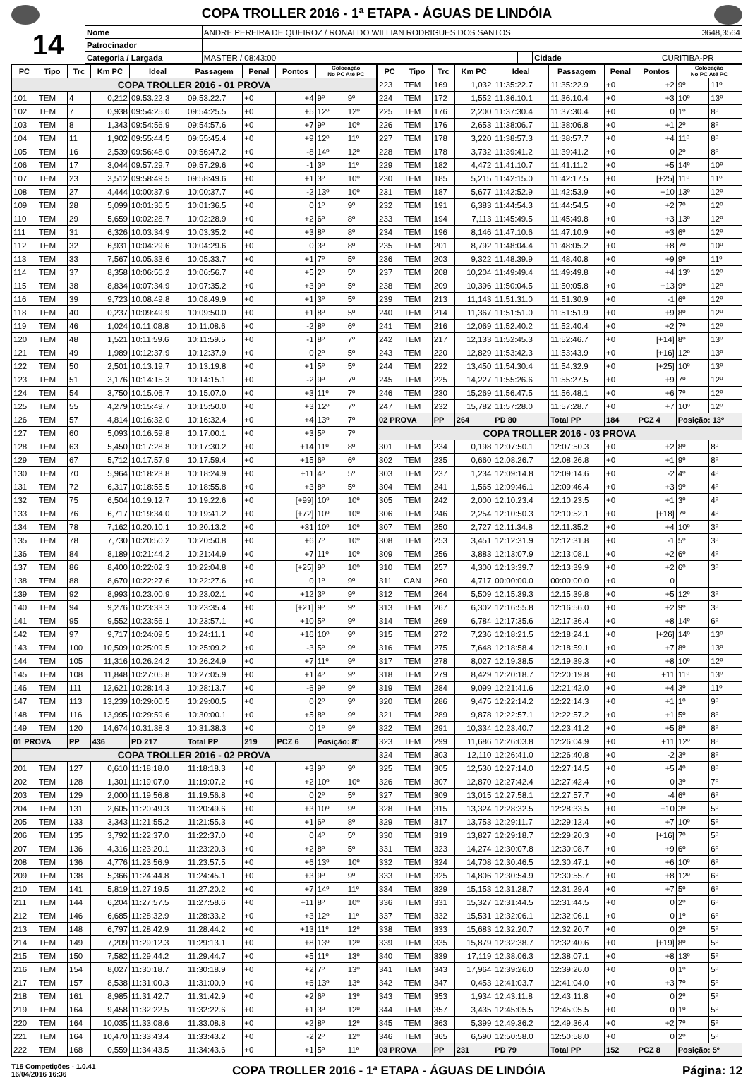COPA TROLLER 2016 - 1ª ETAPA - ÁGUAS DE LINDÓIA
| 14 | Nome | ANDRE PEREIRA DE QUEIROZ / RONALDO WILLIAN RODRIGUES DOS SANTOS | | | | 3648,3564 |
| | Patrocinador | | | | | |
| | Categoria / Largada | MASTER / 08:43:00 | | Cidade | CURITIBA-PR | |
| PC | Tipo | Trc | Km PC | Ideal | Passagem | Penal | Pontos | Colocação No PC Até PC | |
| --- | --- | --- | --- | --- | --- | --- | --- | --- | --- |
| COPA TROLLER 2016 - 01 PROVA | | | | | | | | | |
| 101 | TEM | 4 | 0,212 | 09:53:22.3 | 09:53:22.7 | +0 | +4 | 9º | 9º |
| 102 | TEM | 7 | 0,938 | 09:54:25.0 | 09:54:25.5 | +0 | +5 | 12º | 12º |
| 103 | TEM | 8 | 1,343 | 09:54:56.9 | 09:54:57.6 | +0 | +7 | 9º | 10º |
| 104 | TEM | 11 | 1,902 | 09:55:44.5 | 09:55:45.4 | +0 | +9 | 12º | 11º |
| 105 | TEM | 16 | 2,539 | 09:56:48.0 | 09:56:47.2 | +0 | -8 | 14º | 12º |
| 106 | TEM | 17 | 3,044 | 09:57:29.7 | 09:57:29.6 | +0 | -1 | 3º | 11º |
| 107 | TEM | 23 | 3,512 | 09:58:49.5 | 09:58:49.6 | +0 | +1 | 3º | 10º |
| 108 | TEM | 27 | 4,444 | 10:00:37.9 | 10:00:37.7 | +0 | -2 | 13º | 10º |
| 109 | TEM | 28 | 5,099 | 10:01:36.5 | 10:01:36.5 | +0 | 0 | 1º | 9º |
| 110 | TEM | 29 | 5,659 | 10:02:28.7 | 10:02:28.9 | +0 | +2 | 6º | 8º |
| 111 | TEM | 31 | 6,326 | 10:03:34.9 | 10:03:35.2 | +0 | +3 | 8º | 8º |
| 112 | TEM | 32 | 6,931 | 10:04:29.6 | 10:04:29.6 | +0 | 0 | 3º | 8º |
| 113 | TEM | 33 | 7,567 | 10:05:33.6 | 10:05:33.7 | +0 | +1 | 7º | 5º |
| 114 | TEM | 37 | 8,358 | 10:06:56.2 | 10:06:56.7 | +0 | +5 | 2º | 5º |
| 115 | TEM | 38 | 8,834 | 10:07:34.9 | 10:07:35.2 | +0 | +3 | 9º | 5º |
| 116 | TEM | 39 | 9,723 | 10:08:49.8 | 10:08:49.9 | +0 | +1 | 3º | 5º |
| 118 | TEM | 40 | 0,237 | 10:09:49.9 | 10:09:50.0 | +0 | +1 | 8º | 5º |
| 119 | TEM | 46 | 1,024 | 10:11:08.8 | 10:11:08.6 | +0 | -2 | 8º | 6º |
| 120 | TEM | 48 | 1,521 | 10:11:59.6 | 10:11:59.5 | +0 | -1 | 8º | 7º |
| 121 | TEM | 49 | 1,989 | 10:12:37.9 | 10:12:37.9 | +0 | 0 | 2º | 5º |
| 122 | TEM | 50 | 2,501 | 10:13:19.7 | 10:13:19.8 | +0 | +1 | 5º | 5º |
| 123 | TEM | 51 | 3,176 | 10:14:15.3 | 10:14:15.1 | +0 | -2 | 9º | 7º |
| 124 | TEM | 54 | 3,750 | 10:15:06.7 | 10:15:07.0 | +0 | +3 | 11º | 7º |
| 125 | TEM | 55 | 4,279 | 10:15:49.7 | 10:15:50.0 | +0 | +3 | 12º | 7º |
| 126 | TEM | 57 | 4,814 | 10:16:32.0 | 10:16:32.4 | +0 | +4 | 13º | 7º |
| 127 | TEM | 60 | 5,093 | 10:16:59.8 | 10:17:00.1 | +0 | +3 | 5º | 7º |
| 128 | TEM | 63 | 5,450 | 10:17:28.8 | 10:17:30.2 | +0 | +14 | 11º | 8º |
| 129 | TEM | 67 | 5,712 | 10:17:57.9 | 10:17:59.4 | +0 | +15 | 6º | 6º |
| 130 | TEM | 70 | 5,964 | 10:18:23.8 | 10:18:24.9 | +0 | +11 | 4º | 5º |
| 131 | TEM | 72 | 6,317 | 10:18:55.5 | 10:18:55.8 | +0 | +3 | 8º | 5º |
| 132 | TEM | 75 | 6,504 | 10:19:12.7 | 10:19:22.6 | +0 | [+99] | 10º | 10º |
| 133 | TEM | 76 | 6,717 | 10:19:34.0 | 10:19:41.2 | +0 | [+72] | 10º | 10º |
| 134 | TEM | 78 | 7,162 | 10:20:10.1 | 10:20:13.2 | +0 | +31 | 10º | 10º |
| 135 | TEM | 78 | 7,730 | 10:20:50.2 | 10:20:50.8 | +0 | +6 | 7º | 10º |
| 136 | TEM | 84 | 8,189 | 10:21:44.2 | 10:21:44.9 | +0 | +7 | 11º | 10º |
| 137 | TEM | 86 | 8,400 | 10:22:02.3 | 10:22:04.8 | +0 | [+25] | 9º | 10º |
| 138 | TEM | 88 | 8,670 | 10:22:27.6 | 10:22:27.6 | +0 | 0 | 1º | 9º |
| 139 | TEM | 92 | 8,993 | 10:23:00.9 | 10:23:02.1 | +0 | +12 | 3º | 9º |
| 140 | TEM | 94 | 9,276 | 10:23:33.3 | 10:23:35.4 | +0 | [+21] | 9º | 9º |
| 141 | TEM | 95 | 9,552 | 10:23:56.1 | 10:23:57.1 | +0 | +10 | 5º | 9º |
| 142 | TEM | 97 | 9,717 | 10:24:09.5 | 10:24:11.1 | +0 | +16 | 10º | 9º |
| 143 | TEM | 100 | 10,509 | 10:25:09.5 | 10:25:09.2 | +0 | -3 | 5º | 9º |
| 144 | TEM | 105 | 11,316 | 10:26:24.2 | 10:26:24.9 | +0 | +7 | 11º | 9º |
| 145 | TEM | 108 | 11,848 | 10:27:05.8 | 10:27:05.9 | +0 | +1 | 4º | 9º |
| 146 | TEM | 111 | 12,621 | 10:28:14.3 | 10:28:13.7 | +0 | -6 | 9º | 9º |
| 147 | TEM | 113 | 13,239 | 10:29:00.5 | 10:29:00.5 | +0 | 0 | 2º | 9º |
| 148 | TEM | 116 | 13,995 | 10:29:59.6 | 10:30:00.1 | +0 | +5 | 8º | 9º |
| 149 | TEM | 120 | 14,674 | 10:31:38.3 | 10:31:38.3 | +0 | 0 | 1º | 9º |
| 01 PROVA | | PP | 436 | PD 217 | Total PP | 219 | PCZ 6 | Posição: 8º | |
| COPA TROLLER 2016 - 02 PROVA | | | | | | | | | |
| 201 | TEM | 127 | 0,610 | 11:18:18.0 | 11:18:18.3 | +0 | +3 | 9º | 9º |
| 202 | TEM | 128 | 1,301 | 11:19:07.0 | 11:19:07.2 | +0 | +2 | 10º | 10º |
| 203 | TEM | 129 | 2,000 | 11:19:56.8 | 11:19:56.8 | +0 | 0 | 2º | 5º |
| 204 | TEM | 131 | 2,605 | 11:20:49.3 | 11:20:49.6 | +0 | +3 | 10º | 9º |
| 205 | TEM | 133 | 3,343 | 11:21:55.2 | 11:21:55.3 | +0 | +1 | 6º | 8º |
| 206 | TEM | 135 | 3,792 | 11:22:37.0 | 11:22:37.0 | +0 | 0 | 4º | 5º |
| 207 | TEM | 136 | 4,316 | 11:23:20.1 | 11:23:20.3 | +0 | +2 | 8º | 5º |
| 208 | TEM | 136 | 4,776 | 11:23:56.9 | 11:23:57.5 | +0 | +6 | 13º | 10º |
| 209 | TEM | 138 | 5,366 | 11:24:44.8 | 11:24:45.1 | +0 | +3 | 9º | 9º |
| 210 | TEM | 141 | 5,819 | 11:27:19.5 | 11:27:20.2 | +0 | +7 | 14º | 11º |
| 211 | TEM | 144 | 6,204 | 11:27:57.5 | 11:27:58.6 | +0 | +11 | 8º | 10º |
| 212 | TEM | 146 | 6,685 | 11:28:32.9 | 11:28:33.2 | +0 | +3 | 12º | 11º |
| 213 | TEM | 148 | 6,797 | 11:28:42.9 | 11:28:44.2 | +0 | +13 | 11º | 12º |
| 214 | TEM | 149 | 7,209 | 11:29:12.3 | 11:29:13.1 | +0 | +8 | 13º | 12º |
| 215 | TEM | 150 | 7,582 | 11:29:44.2 | 11:29:44.7 | +0 | +5 | 11º | 13º |
| 216 | TEM | 154 | 8,027 | 11:30:18.7 | 11:30:18.9 | +0 | +2 | 7º | 13º |
| 217 | TEM | 157 | 8,538 | 11:31:00.3 | 11:31:00.9 | +0 | +6 | 13º | 13º |
| 218 | TEM | 161 | 8,985 | 11:31:42.7 | 11:31:42.9 | +0 | +2 | 6º | 13º |
| 219 | TEM | 164 | 9,458 | 11:32:22.5 | 11:32:22.6 | +0 | +1 | 3º | 12º |
| 220 | TEM | 164 | 10,035 | 11:33:08.6 | 11:33:08.8 | +0 | +2 | 8º | 12º |
| 221 | TEM | 164 | 10,470 | 11:33:43.4 | 11:33:43.2 | +0 | -2 | 2º | 12º |
| 222 | TEM | 168 | 0,559 | 11:34:43.5 | 11:34:43.6 | +0 | +1 | 5º | 11º |
| PC | Tipo | Trc | Km PC | Ideal | Passagem | Penal | Pontos | Colocação No PC Até PC | |
| --- | --- | --- | --- | --- | --- | --- | --- | --- | --- |
| 223 | TEM | 169 | 1,032 | 11:35:22.7 | 11:35:22.9 | +0 | +2 | 9º | 11º |
| 224 | TEM | 172 | 1,552 | 11:36:10.1 | 11:36:10.4 | +0 | +3 | 10º | 13º |
| 225 | TEM | 176 | 2,200 | 11:37:30.4 | 11:37:30.4 | +0 | 0 | 1º | 8º |
| 226 | TEM | 176 | 2,653 | 11:38:06.7 | 11:38:06.8 | +0 | +1 | 2º | 8º |
| 227 | TEM | 178 | 3,220 | 11:38:57.3 | 11:38:57.7 | +0 | +4 | 11º | 8º |
| 228 | TEM | 178 | 3,732 | 11:39:41.2 | 11:39:41.2 | +0 | 0 | 2º | 8º |
| 229 | TEM | 182 | 4,472 | 11:41:10.7 | 11:41:11.2 | +0 | +5 | 14º | 10º |
| 230 | TEM | 185 | 5,215 | 11:42:15.0 | 11:42:17.5 | +0 | [+25] | 11º | 11º |
| 231 | TEM | 187 | 5,677 | 11:42:52.9 | 11:42:53.9 | +0 | +10 | 13º | 12º |
| 232 | TEM | 191 | 6,383 | 11:44:54.3 | 11:44:54.5 | +0 | +2 | 7º | 12º |
| 233 | TEM | 194 | 7,113 | 11:45:49.5 | 11:45:49.8 | +0 | +3 | 13º | 12º |
| 234 | TEM | 196 | 8,146 | 11:47:10.6 | 11:47:10.9 | +0 | +3 | 6º | 12º |
| 235 | TEM | 201 | 8,792 | 11:48:04.4 | 11:48:05.2 | +0 | +8 | 7º | 10º |
| 236 | TEM | 203 | 9,322 | 11:48:39.9 | 11:48:40.8 | +0 | +9 | 9º | 11º |
| 237 | TEM | 208 | 10,204 | 11:49:49.4 | 11:49:49.8 | +0 | +4 | 13º | 12º |
| 238 | TEM | 209 | 10,396 | 11:50:04.5 | 11:50:05.8 | +0 | +13 | 9º | 12º |
| 239 | TEM | 213 | 11,143 | 11:51:31.0 | 11:51:30.9 | +0 | -1 | 6º | 12º |
| 240 | TEM | 214 | 11,367 | 11:51:51.0 | 11:51:51.9 | +0 | +9 | 8º | 12º |
| 241 | TEM | 216 | 12,069 | 11:52:40.2 | 11:52:40.4 | +0 | +2 | 7º | 12º |
| 242 | TEM | 217 | 12,133 | 11:52:45.3 | 11:52:46.7 | +0 | [+14] | 8º | 13º |
| 243 | TEM | 220 | 12,829 | 11:53:42.3 | 11:53:43.9 | +0 | [+16] | 12º | 13º |
| 244 | TEM | 222 | 13,450 | 11:54:30.4 | 11:54:32.9 | +0 | [+25] | 10º | 13º |
| 245 | TEM | 225 | 14,227 | 11:55:26.6 | 11:55:27.5 | +0 | +9 | 7º | 12º |
| 246 | TEM | 230 | 15,269 | 11:56:47.5 | 11:56:48.1 | +0 | +6 | 7º | 12º |
| 247 | TEM | 232 | 15,782 | 11:57:28.0 | 11:57:28.7 | +0 | +7 | 10º | 12º |
| 02 PROVA | | PP | 264 | PD 80 | Total PP | 184 | PCZ 4 | Posição: 13º | |
| COPA TROLLER 2016 - 03 PROVA | | | | | | | | | |
| 301 | TEM | 234 | 0,198 | 12:07:50.1 | 12:07:50.3 | +0 | +2 | 8º | 8º |
| 302 | TEM | 235 | 0,660 | 12:08:26.7 | 12:08:26.8 | +0 | +1 | 9º | 8º |
| 303 | TEM | 237 | 1,234 | 12:09:14.8 | 12:09:14.6 | +0 | -2 | 4º | 4º |
| 304 | TEM | 241 | 1,565 | 12:09:46.1 | 12:09:46.4 | +0 | +3 | 9º | 4º |
| 305 | TEM | 242 | 2,000 | 12:10:23.4 | 12:10:23.5 | +0 | +1 | 3º | 4º |
| 306 | TEM | 246 | 2,254 | 12:10:50.3 | 12:10:52.1 | +0 | [+18] | 7º | 4º |
| 307 | TEM | 250 | 2,727 | 12:11:34.8 | 12:11:35.2 | +0 | +4 | 10º | 3º |
| 308 | TEM | 253 | 3,451 | 12:12:31.9 | 12:12:31.8 | +0 | -1 | 5º | 3º |
| 309 | TEM | 256 | 3,883 | 12:13:07.9 | 12:13:08.1 | +0 | +2 | 6º | 4º |
| 310 | TEM | 257 | 4,300 | 12:13:39.7 | 12:13:39.9 | +0 | +2 | 6º | 3º |
| 311 | CAN | 260 | 4,717 | 00:00:00.0 | 00:00:00.0 | +0 | 0 | | |
| 312 | TEM | 264 | 5,509 | 12:15:39.3 | 12:15:39.8 | +0 | +5 | 12º | 3º |
| 313 | TEM | 267 | 6,302 | 12:16:55.8 | 12:16:56.0 | +0 | +2 | 9º | 3º |
| 314 | TEM | 269 | 6,784 | 12:17:35.6 | 12:17:36.4 | +0 | +8 | 14º | 6º |
| 315 | TEM | 272 | 7,236 | 12:18:21.5 | 12:18:24.1 | +0 | [+26] | 14º | 13º |
| 316 | TEM | 275 | 7,648 | 12:18:58.4 | 12:18:59.1 | +0 | +7 | 8º | 13º |
| 317 | TEM | 278 | 8,027 | 12:19:38.5 | 12:19:39.3 | +0 | +8 | 10º | 12º |
| 318 | TEM | 279 | 8,429 | 12:20:18.7 | 12:20:19.8 | +0 | +11 | 11º | 13º |
| 319 | TEM | 284 | 9,099 | 12:21:41.6 | 12:21:42.0 | +0 | +4 | 3º | 11º |
| 320 | TEM | 286 | 9,475 | 12:22:14.2 | 12:22:14.3 | +0 | +1 | 1º | 9º |
| 321 | TEM | 289 | 9,878 | 12:22:57.1 | 12:22:57.2 | +0 | +1 | 5º | 8º |
| 322 | TEM | 291 | 10,334 | 12:23:40.7 | 12:23:41.2 | +0 | +5 | 8º | 8º |
| 323 | TEM | 299 | 11,686 | 12:26:03.8 | 12:26:04.9 | +0 | +11 | 12º | 8º |
| 324 | TEM | 303 | 12,110 | 12:26:41.0 | 12:26:40.8 | +0 | -2 | 3º | 8º |
| 325 | TEM | 305 | 12,530 | 12:27:14.0 | 12:27:14.5 | +0 | +5 | 4º | 8º |
| 326 | TEM | 307 | 12,870 | 12:27:42.4 | 12:27:42.4 | +0 | 0 | 3º | 7º |
| 327 | TEM | 309 | 13,015 | 12:27:58.1 | 12:27:57.7 | +0 | -4 | 6º | 6º |
| 328 | TEM | 315 | 13,324 | 12:28:32.5 | 12:28:33.5 | +0 | +10 | 3º | 5º |
| 329 | TEM | 317 | 13,753 | 12:29:11.7 | 12:29:12.4 | +0 | +7 | 10º | 5º |
| 330 | TEM | 319 | 13,827 | 12:29:18.7 | 12:29:20.3 | +0 | [+16] | 7º | 5º |
| 331 | TEM | 323 | 14,274 | 12:30:07.8 | 12:30:08.7 | +0 | +9 | 6º | 6º |
| 332 | TEM | 324 | 14,708 | 12:30:46.5 | 12:30:47.1 | +0 | +6 | 10º | 6º |
| 333 | TEM | 325 | 14,806 | 12:30:54.9 | 12:30:55.7 | +0 | +8 | 12º | 6º |
| 334 | TEM | 329 | 15,153 | 12:31:28.7 | 12:31:29.4 | +0 | +7 | 5º | 6º |
| 336 | TEM | 331 | 15,327 | 12:31:44.5 | 12:31:44.5 | +0 | 0 | 2º | 6º |
| 337 | TEM | 332 | 15,531 | 12:32:06.1 | 12:32:06.1 | +0 | 0 | 1º | 6º |
| 338 | TEM | 333 | 15,683 | 12:32:20.7 | 12:32:20.7 | +0 | 0 | 2º | 5º |
| 339 | TEM | 335 | 15,879 | 12:32:38.7 | 12:32:40.6 | +0 | [+19] | 8º | 5º |
| 340 | TEM | 339 | 17,119 | 12:38:06.3 | 12:38:07.1 | +0 | +8 | 13º | 5º |
| 341 | TEM | 343 | 17,964 | 12:39:26.0 | 12:39:26.0 | +0 | 0 | 1º | 5º |
| 342 | TEM | 347 | 0,453 | 12:41:03.7 | 12:41:04.0 | +0 | +3 | 7º | 5º |
| 343 | TEM | 353 | 1,934 | 12:43:11.8 | 12:43:11.8 | +0 | 0 | 2º | 5º |
| 344 | TEM | 357 | 3,435 | 12:45:05.5 | 12:45:05.5 | +0 | 0 | 1º | 5º |
| 345 | TEM | 363 | 5,399 | 12:49:36.2 | 12:49:36.4 | +0 | +2 | 7º | 5º |
| 346 | TEM | 365 | 6,590 | 12:50:58.0 | 12:50:58.0 | +0 | 0 | 2º | 5º |
| 03 PROVA | | PP | 231 | PD 79 | Total PP | 152 | PCZ 8 | Posição: 5º | |
T15 Competições - 1.0.41
16/04/2016 16:36
COPA TROLLER 2016 - 1ª ETAPA - ÁGUAS DE LINDÓIA
Página: 12